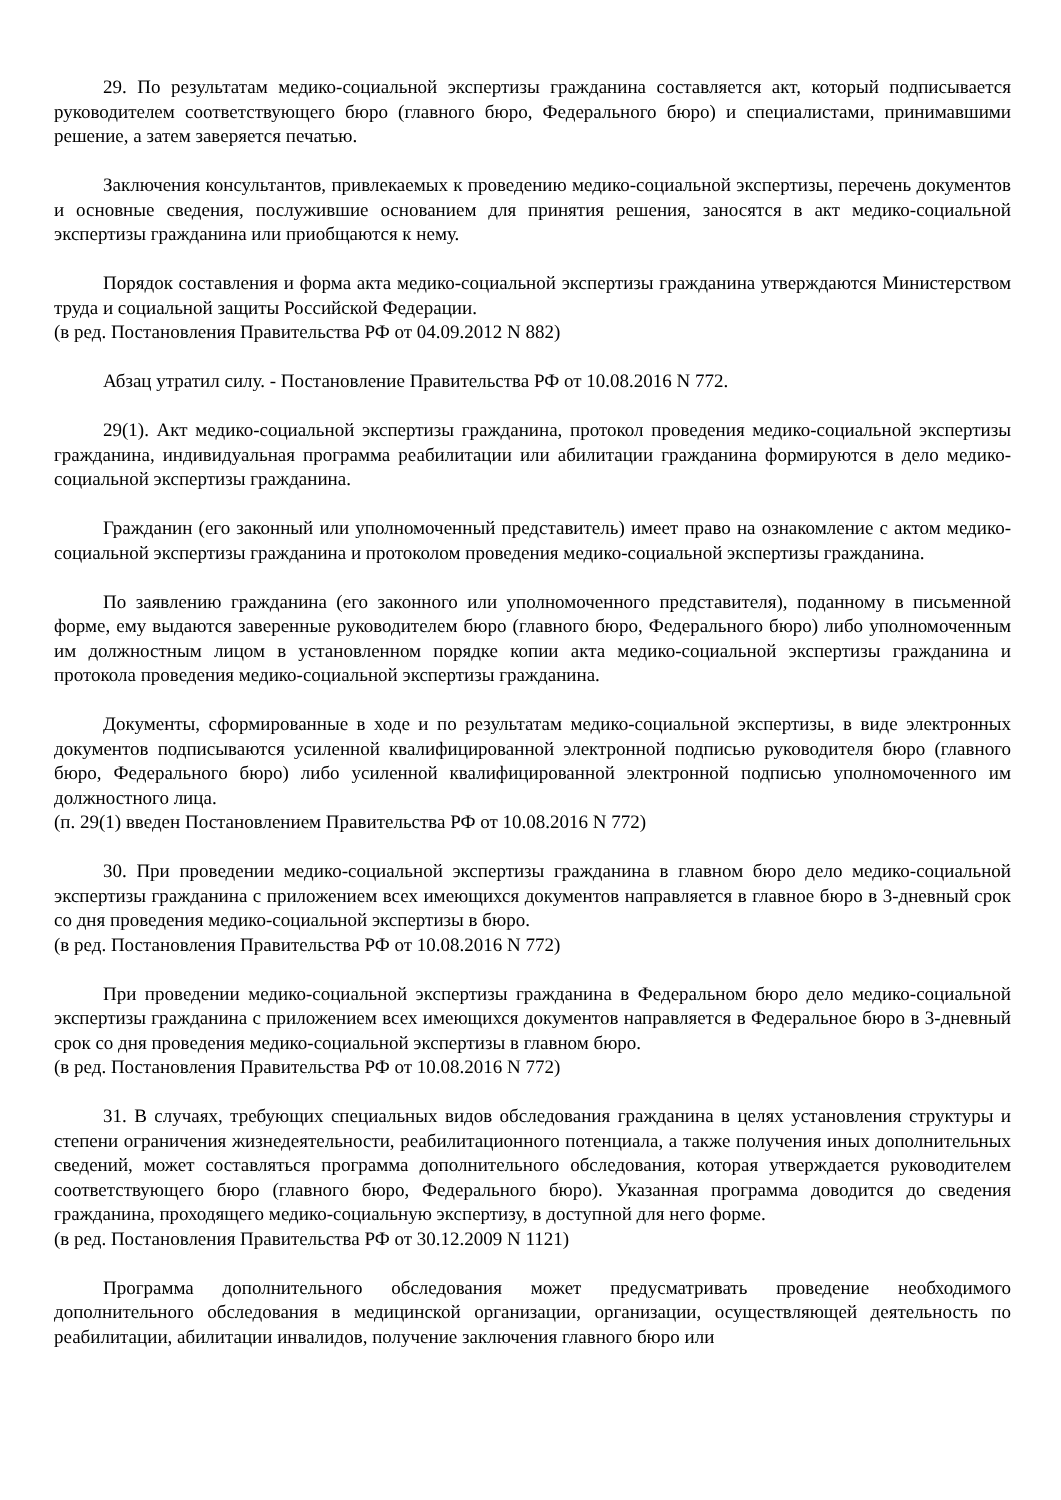29. По результатам медико-социальной экспертизы гражданина составляется акт, который подписывается руководителем соответствующего бюро (главного бюро, Федерального бюро) и специалистами, принимавшими решение, а затем заверяется печатью.
Заключения консультантов, привлекаемых к проведению медико-социальной экспертизы, перечень документов и основные сведения, послужившие основанием для принятия решения, заносятся в акт медико-социальной экспертизы гражданина или приобщаются к нему.
Порядок составления и форма акта медико-социальной экспертизы гражданина утверждаются Министерством труда и социальной защиты Российской Федерации.
(в ред. Постановления Правительства РФ от 04.09.2012 N 882)
Абзац утратил силу. - Постановление Правительства РФ от 10.08.2016 N 772.
29(1). Акт медико-социальной экспертизы гражданина, протокол проведения медико-социальной экспертизы гражданина, индивидуальная программа реабилитации или абилитации гражданина формируются в дело медико-социальной экспертизы гражданина.
Гражданин (его законный или уполномоченный представитель) имеет право на ознакомление с актом медико-социальной экспертизы гражданина и протоколом проведения медико-социальной экспертизы гражданина.
По заявлению гражданина (его законного или уполномоченного представителя), поданному в письменной форме, ему выдаются заверенные руководителем бюро (главного бюро, Федерального бюро) либо уполномоченным им должностным лицом в установленном порядке копии акта медико-социальной экспертизы гражданина и протокола проведения медико-социальной экспертизы гражданина.
Документы, сформированные в ходе и по результатам медико-социальной экспертизы, в виде электронных документов подписываются усиленной квалифицированной электронной подписью руководителя бюро (главного бюро, Федерального бюро) либо усиленной квалифицированной электронной подписью уполномоченного им должностного лица.
(п. 29(1) введен Постановлением Правительства РФ от 10.08.2016 N 772)
30. При проведении медико-социальной экспертизы гражданина в главном бюро дело медико-социальной экспертизы гражданина с приложением всех имеющихся документов направляется в главное бюро в 3-дневный срок со дня проведения медико-социальной экспертизы в бюро.
(в ред. Постановления Правительства РФ от 10.08.2016 N 772)
При проведении медико-социальной экспертизы гражданина в Федеральном бюро дело медико-социальной экспертизы гражданина с приложением всех имеющихся документов направляется в Федеральное бюро в 3-дневный срок со дня проведения медико-социальной экспертизы в главном бюро.
(в ред. Постановления Правительства РФ от 10.08.2016 N 772)
31. В случаях, требующих специальных видов обследования гражданина в целях установления структуры и степени ограничения жизнедеятельности, реабилитационного потенциала, а также получения иных дополнительных сведений, может составляться программа дополнительного обследования, которая утверждается руководителем соответствующего бюро (главного бюро, Федерального бюро). Указанная программа доводится до сведения гражданина, проходящего медико-социальную экспертизу, в доступной для него форме.
(в ред. Постановления Правительства РФ от 30.12.2009 N 1121)
Программа дополнительного обследования может предусматривать проведение необходимого дополнительного обследования в медицинской организации, организации, осуществляющей деятельность по реабилитации, абилитации инвалидов, получение заключения главного бюро или